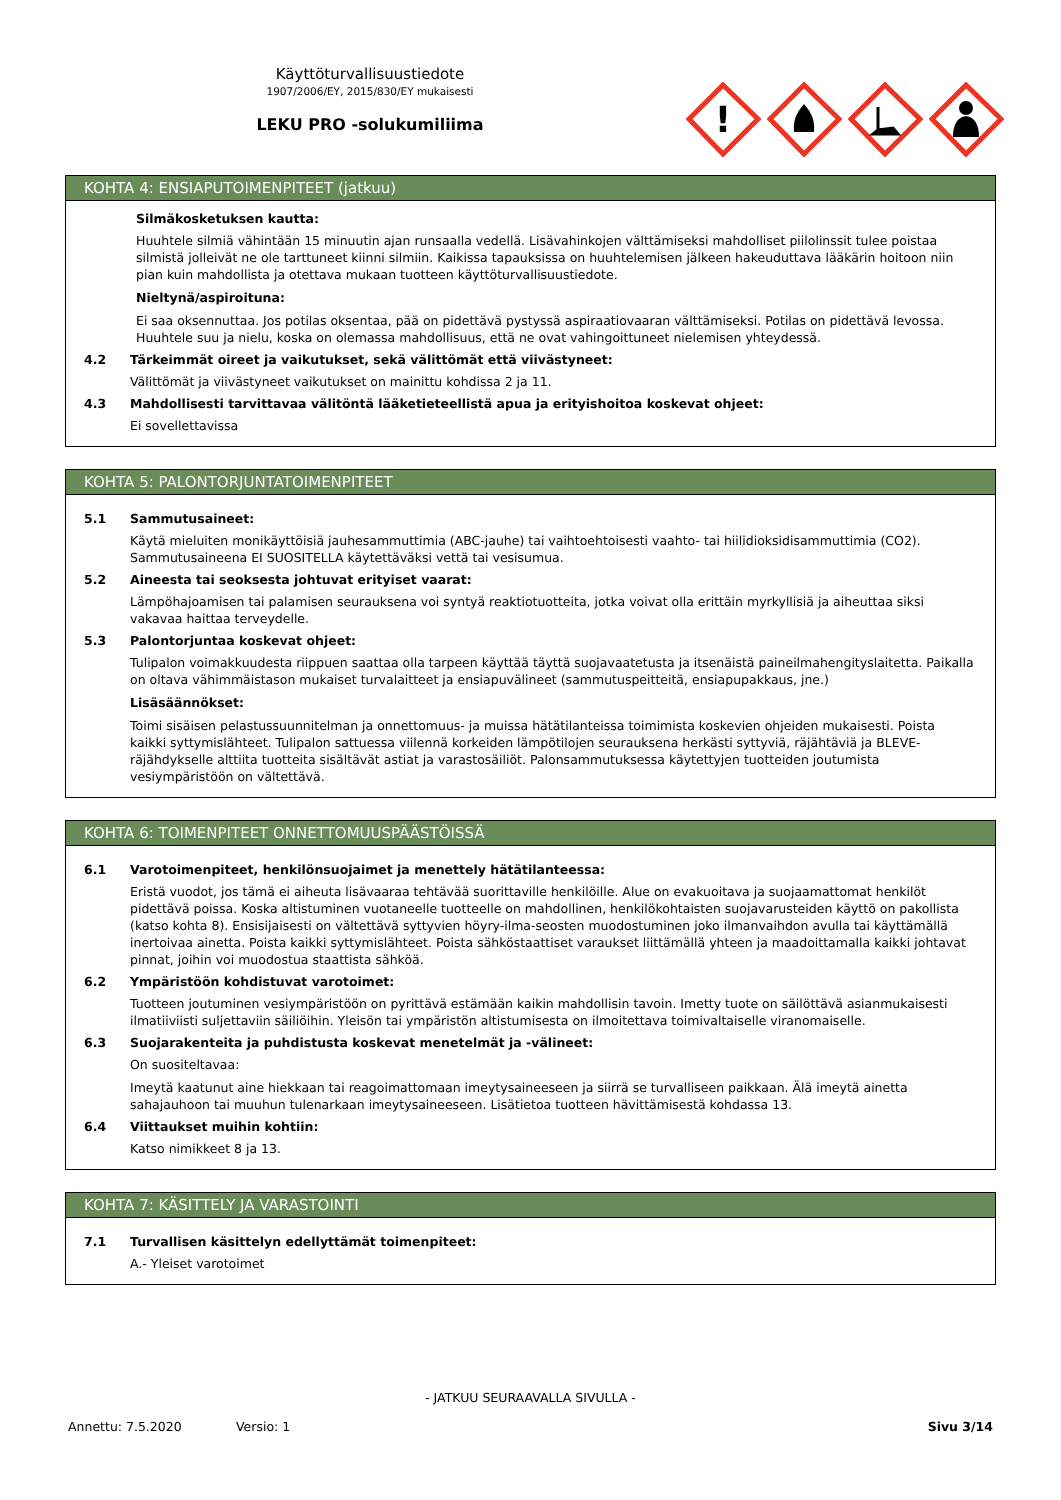Käyttöturvallisuustiedote
1907/2006/EY, 2015/830/EY mukaisesti
LEKU PRO -solukumiliima
!
KOHTA 4: ENSIAPUTOIMENPITEET (jatkuu)
Silmäkosketuksen kautta:
Huuhtele silmiä vähintään 15 minuutin ajan runsaalla vedellä. Lisävahinkojen välttämiseksi mahdolliset piilolinssit tulee poistaa silmistä jolleivät ne ole tarttuneet kiinni silmiin. Kaikissa tapauksissa on huuhtelemisen jälkeen hakeuduttava lääkärin hoitoon niin pian kuin mahdollista ja otettava mukaan tuotteen käyttöturvallisuustiedote.
Nieltynä/aspiroituna:
Ei saa oksennuttaa. Jos potilas oksentaa, pää on pidettävä pystyssä aspiraatiovaaran välttämiseksi. Potilas on pidettävä levossa. Huuhtele suu ja nielu, koska on olemassa mahdollisuus, että ne ovat vahingoittuneet nielemisen yhteydessä.
4.2 Tärkeimmät oireet ja vaikutukset, sekä välittömät että viivästyneet:
Välittömät ja viivästyneet vaikutukset on mainittu kohdissa 2 ja 11.
4.3 Mahdollisesti tarvittavaa välitöntä lääketieteellistä apua ja erityishoitoa koskevat ohjeet:
Ei sovellettavissa
KOHTA 5: PALONTORJUNTATOIMENPITEET
5.1 Sammutusaineet:
Käytä mieluiten monikäyttöisiä jauhesammuttimia (ABC-jauhe) tai vaihtoehtoisesti vaahto- tai hiilidioksidisammuttimia (CO2). Sammutusaineena EI SUOSITELLA käytettäväksi vettä tai vesisumua.
5.2 Aineesta tai seoksesta johtuvat erityiset vaarat:
Lämpöhajoamisen tai palamisen seurauksena voi syntyä reaktiotuotteita, jotka voivat olla erittäin myrkyllisiä ja aiheuttaa siksi vakavaa haittaa terveydelle.
5.3 Palontorjuntaa koskevat ohjeet:
Tulipalon voimakkuudesta riippuen saattaa olla tarpeen käyttää täyttä suojavaatetusta ja itsenäistä paineilmahengityslaitetta. Paikalla on oltava vähimmäistason mukaiset turvalaitteet ja ensiapuvälineet (sammutuspeitteitä, ensiapupakkaus, jne.)
Lisäsäännökset:
Toimi sisäisen pelastussuunnitelman ja onnettomuus- ja muissa hätätilanteissa toimimista koskevien ohjeiden mukaisesti. Poista kaikki syttymislähteet. Tulipalon sattuessa viilennä korkeiden lämpötilojen seurauksena herkästi syttyviä, räjähtäviä ja BLEVE-räjähdykselle alttiita tuotteita sisältävät astiat ja varastosäiliöt. Palonsammutuksessa käytettyjen tuotteiden joutumista vesiympäristöön on vältettävä.
KOHTA 6: TOIMENPITEET ONNETTOMUUSPÄÄSTÖISSÄ
6.1 Varotoimenpiteet, henkilönsuojaimet ja menettely hätätilanteessa:
Eristä vuodot, jos tämä ei aiheuta lisävaaraa tehtävää suorittaville henkilöille. Alue on evakuoitava ja suojaamattomat henkilöt pidettävä poissa. Koska altistuminen vuotaneelle tuotteelle on mahdollinen, henkilökohtaisten suojavarusteiden käyttö on pakollista (katso kohta 8). Ensisijaisesti on vältettävä syttyvien höyry-ilma-seosten muodostuminen joko ilmanvaihdon avulla tai käyttämällä inertoivaa ainetta. Poista kaikki syttymislähteet. Poista sähköstaattiset varaukset liittämällä yhteen ja maadoittamalla kaikki johtavat pinnat, joihin voi muodostua staattista sähköä.
6.2 Ympäristöön kohdistuvat varotoimet:
Tuotteen joutuminen vesiympäristöön on pyrittävä estämään kaikin mahdollisin tavoin. Imetty tuote on säilöttävä asianmukaisesti ilmatiiviisti suljettaviin säiliöihin. Yleisön tai ympäristön altistumisesta on ilmoitettava toimivaltaiselle viranomaiselle.
6.3 Suojarakenteita ja puhdistusta koskevat menetelmät ja -välineet:
On suositeltavaa:
Imeytä kaatunut aine hiekkaan tai reagoimattomaan imeytysaineeseen ja siirrä se turvalliseen paikkaan. Älä imeytä ainetta sahajauhoon tai muuhun tulenarkaan imeytysaineeseen. Lisätietoa tuotteen hävittämisestä kohdassa 13.
6.4 Viittaukset muihin kohtiin:
Katso nimikkeet 8 ja 13.
KOHTA 7: KÄSITTELY JA VARASTOINTI
7.1 Turvallisen käsittelyn edellyttämät toimenpiteet:
A.- Yleiset varotoimet
- JATKUU SEURAAVALLA SIVULLA -
Annettu: 7.5.2020 Versio: 1 Sivu 3/14